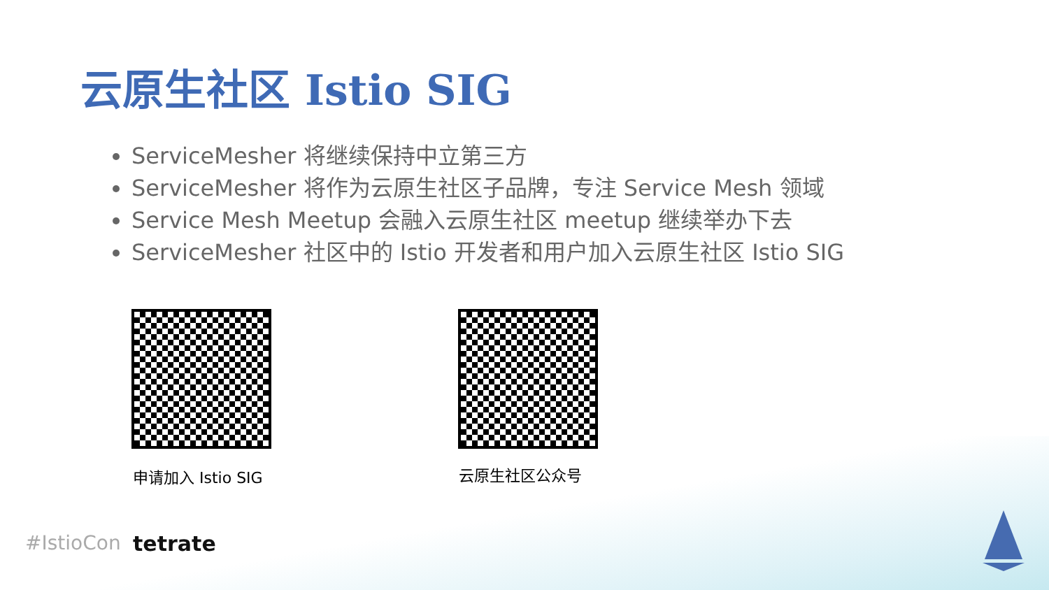云原生社区 Istio SIG
ServiceMesher 将继续保持中立第三方
ServiceMesher 将作为云原生社区子品牌，专注 Service Mesh 领域
Service Mesh Meetup 会融入云原生社区 meetup 继续举办下去
ServiceMesher 社区中的 Istio 开发者和用户加入云原生社区 Istio SIG
申请加入 Istio SIG 云原生社区公众号
#IstioCon tetrate